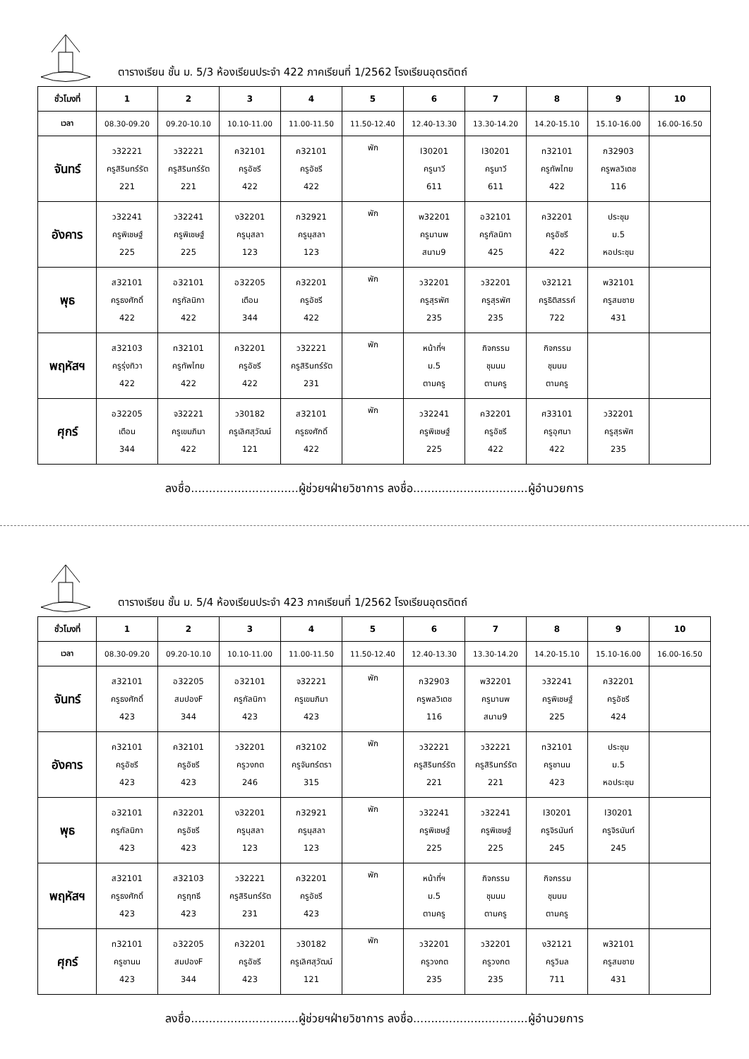ตารางเรียน ชั้น ม. 5/3 ห้องเรียนประจำ 422 ภาคเรียนที่ 1/2562 โรงเรียนอุตรดิตถ์
| ชั่วโมงที่ | 1 | 2 | 3 | 4 | 5 | 6 | 7 | 8 | 9 | 10 |
| --- | --- | --- | --- | --- | --- | --- | --- | --- | --- | --- |
| เวลา | 08.30-09.20 | 09.20-10.10 | 10.10-11.00 | 11.00-11.50 | 11.50-12.40 | 12.40-13.30 | 13.30-14.20 | 14.20-15.10 | 15.10-16.00 | 16.00-16.50 |
| จันทร์ | ว32221 ครูสิรินทร์รัต 221 | ว32221 ครูสิรินทร์รัต 221 | ค32101 ครูอัชรี 422 | ค32101 ครูอัชรี 422 | พัก | I30201 ครูนาวี 611 | I30201 ครูนาวี 611 | ท32101 ครูทัพไทย 422 | ก32903 ครูพลวิเดช 116 | |
| อังคาร | ว32241 ครูพิเชษฐ์ 225 | ว32241 ครูพิเชษฐ์ 225 | ง32201 ครูนุสลา 123 | ก32921 ครูนุสลา 123 | พัก | พ32201 ครูมานพ สนาม9 | อ32101 ครูกัลนิกา 425 | ค32201 ครูอัชรี 422 | ประชุม ม.5 หอประชุม | |
| พุธ | ส32101 ครูธงศักดิ์ 422 | อ32101 ครูกัลนิกา 422 | อ32205 เตือน 344 | ค32201 ครูอัชรี 422 | พัก | ว32201 ครูสุรพัศ 235 | ว32201 ครูสุรพัศ 235 | ง32121 ครูธิติสรรค์ 722 | พ32101 ครูสมชาย 431 | |
| พฤหัสฯ | ส32103 ครูรุ่งทิวา 422 | ท32101 ครูทัพไทย 422 | ค32201 ครูอัชรี 422 | ว32221 ครูสิรินทร์รัต 231 | พัก | หน้าที่ฯ ม.5 ตามครู | กิจกรรม ชุมนม ตามครู | กิจกรรม ชุมนม ตามครู | | |
| ศุกร์ | อ32205 เตือน 344 | จ32221 ครูเขมภิมา 422 | ว30182 ครูเลิศสุวัฒน์ 121 | ส32101 ครูธงศักดิ์ 422 | พัก | ว32241 ครูพิเชษฐ์ 225 | ค32201 ครูอัชรี 422 | ศ33101 ครูอุศนา 422 | ว32201 ครูสุรพัศ 235 | |
ลงชื่อ..............................ผู้ช่วยฯฝ่ายวิชาการ ลงชื่อ................................ผู้อำนวยการ
ตารางเรียน ชั้น ม. 5/4 ห้องเรียนประจำ 423 ภาคเรียนที่ 1/2562 โรงเรียนอุตรดิตถ์
| ชั่วโมงที่ | 1 | 2 | 3 | 4 | 5 | 6 | 7 | 8 | 9 | 10 |
| --- | --- | --- | --- | --- | --- | --- | --- | --- | --- | --- |
| เวลา | 08.30-09.20 | 09.20-10.10 | 10.10-11.00 | 11.00-11.50 | 11.50-12.40 | 12.40-13.30 | 13.30-14.20 | 14.20-15.10 | 15.10-16.00 | 16.00-16.50 |
| จันทร์ | ส32101 ครูธงศักดิ์ 423 | อ32205 สมปองF 344 | อ32101 ครูกัลนิกา 423 | จ32221 ครูเขมภิมา 423 | พัก | ก32903 ครูพลวิเดช 116 | พ32201 ครูมานพ สนาม9 | ว32241 ครูพิเชษฐ์ 225 | ค32201 ครูอัชรี 424 | |
| อังคาร | ค32101 ครูอัชรี 423 | ค32101 ครูอัชรี 423 | ว32201 ครูวงกต 246 | ศ32102 ครูจันทร์ตรา 315 | พัก | ว32221 ครูสิรินทร์รัต 221 | ว32221 ครูสิรินทร์รัต 221 | ท32101 ครูชานน 423 | ประชุม ม.5 หอประชุม | |
| พุธ | อ32101 ครูกัลนิกา 423 | ค32201 ครูอัชรี 423 | ง32201 ครูนุสลา 123 | ก32921 ครูนุสลา 123 | พัก | ว32241 ครูพิเชษฐ์ 225 | ว32241 ครูพิเชษฐ์ 225 | I30201 ครูจิรนันท์ 245 | I30201 ครูจิรนันท์ 245 | |
| พฤหัสฯ | ส32101 ครูธงศักดิ์ 423 | ส32103 ครูฤทธี 423 | ว32221 ครูสิรินทร์รัต 231 | ค32201 ครูอัชรี 423 | พัก | หน้าที่ฯ ม.5 ตามครู | กิจกรรม ชุมนม ตามครู | กิจกรรม ชุมนม ตามครู | | |
| ศุกร์ | ท32101 ครูชานน 423 | อ32205 สมปองF 344 | ค32201 ครูอัชรี 423 | ว30182 ครูเลิศสุวัฒน์ 121 | พัก | ว32201 ครูวงกต 235 | ว32201 ครูวงกต 235 | ง32121 ครูวิมล 711 | พ32101 ครูสมชาย 431 | |
ลงชื่อ..............................ผู้ช่วยฯฝ่ายวิชาการ ลงชื่อ................................ผู้อำนวยการ